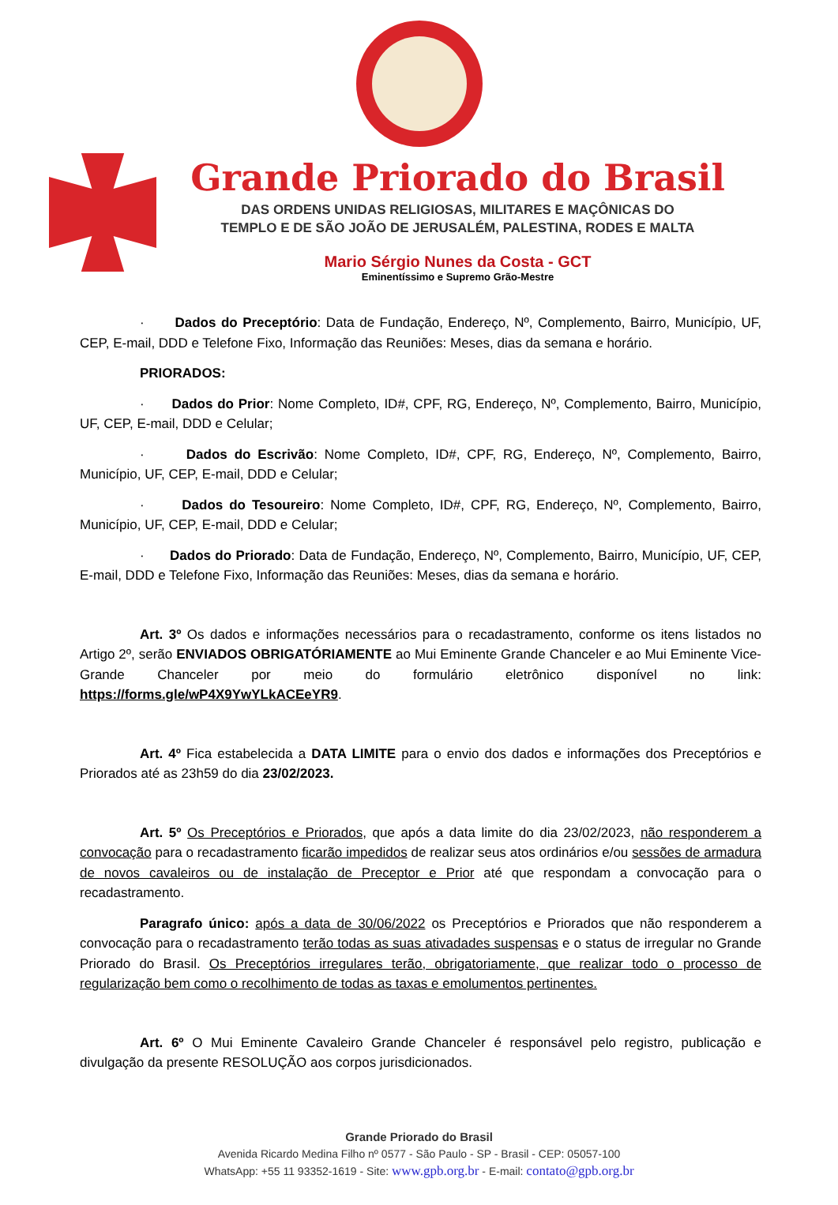Grande Priorado do Brasil
DAS ORDENS UNIDAS RELIGIOSAS, MILITARES E MAÇÔNICAS DO
TEMPLO E DE SÃO JOÃO DE JERUSALÉM, PALESTINA, RODES E MALTA
Mario Sérgio Nunes da Costa - GCT
Eminentíssimo e Supremo Grão-Mestre
· Dados do Preceptório: Data de Fundação, Endereço, Nº, Complemento, Bairro, Município, UF, CEP, E-mail, DDD e Telefone Fixo, Informação das Reuniões: Meses, dias da semana e horário.
PRIORADOS:
· Dados do Prior: Nome Completo, ID#, CPF, RG, Endereço, Nº, Complemento, Bairro, Município, UF, CEP, E-mail, DDD e Celular;
· Dados do Escrivão: Nome Completo, ID#, CPF, RG, Endereço, Nº, Complemento, Bairro, Município, UF, CEP, E-mail, DDD e Celular;
· Dados do Tesoureiro: Nome Completo, ID#, CPF, RG, Endereço, Nº, Complemento, Bairro, Município, UF, CEP, E-mail, DDD e Celular;
· Dados do Priorado: Data de Fundação, Endereço, Nº, Complemento, Bairro, Município, UF, CEP, E-mail, DDD e Telefone Fixo, Informação das Reuniões: Meses, dias da semana e horário.
Art. 3º Os dados e informações necessários para o recadastramento, conforme os itens listados no Artigo 2º, serão ENVIADOS OBRIGATÓRIAMENTE ao Mui Eminente Grande Chanceler e ao Mui Eminente Vice-Grande Chanceler por meio do formulário eletrônico disponível no link: https://forms.gle/wP4X9YwYLkACEeYR9.
Art. 4º Fica estabelecida a DATA LIMITE para o envio dos dados e informações dos Preceptórios e Priorados até as 23h59 do dia 23/02/2023.
Art. 5º Os Preceptórios e Priorados, que após a data limite do dia 23/02/2023, não responderem a convocação para o recadastramento ficarão impedidos de realizar seus atos ordinários e/ou sessões de armadura de novos cavaleiros ou de instalação de Preceptor e Prior até que respondam a convocação para o recadastramento.
Paragrafo único: após a data de 30/06/2022 os Preceptórios e Priorados que não responderem a convocação para o recadastramento terão todas as suas ativadades suspensas e o status de irregular no Grande Priorado do Brasil. Os Preceptórios irregulares terão, obrigatoriamente, que realizar todo o processo de regularização bem como o recolhimento de todas as taxas e emolumentos pertinentes.
Art. 6º O Mui Eminente Cavaleiro Grande Chanceler é responsável pelo registro, publicação e divulgação da presente RESOLUÇÃO aos corpos jurisdicionados.
Grande Priorado do Brasil
Avenida Ricardo Medina Filho nº 0577 - São Paulo - SP - Brasil - CEP: 05057-100
WhatsApp: +55 11 93352-1619 - Site: www.gpb.org.br - E-mail: contato@gpb.org.br